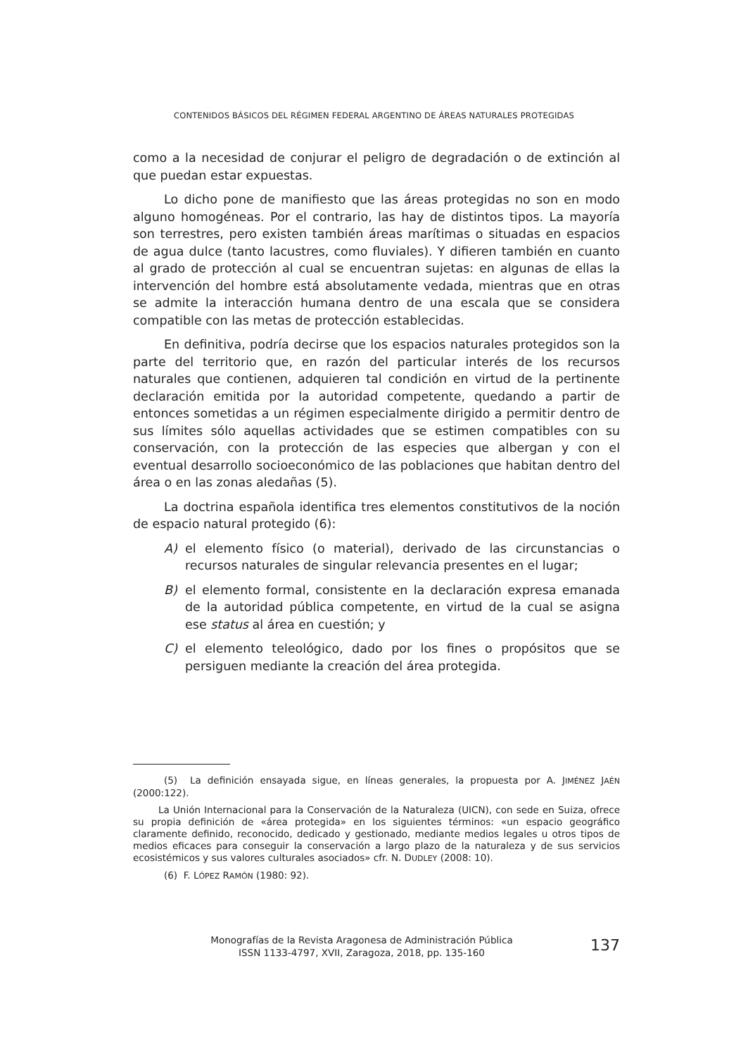CONTENIDOS BÁSICOS DEL RÉGIMEN FEDERAL ARGENTINO DE ÁREAS NATURALES PROTEGIDAS
como a la necesidad de conjurar el peligro de degradación o de extinción al que puedan estar expuestas.
Lo dicho pone de manifiesto que las áreas protegidas no son en modo alguno homogéneas. Por el contrario, las hay de distintos tipos. La mayoría son terrestres, pero existen también áreas marítimas o situadas en espacios de agua dulce (tanto lacustres, como fluviales). Y difieren también en cuanto al grado de protección al cual se encuentran sujetas: en algunas de ellas la intervención del hombre está absolutamente vedada, mientras que en otras se admite la interacción humana dentro de una escala que se considera compatible con las metas de protección establecidas.
En definitiva, podría decirse que los espacios naturales protegidos son la parte del territorio que, en razón del particular interés de los recursos naturales que contienen, adquieren tal condición en virtud de la pertinente declaración emitida por la autoridad competente, quedando a partir de entonces sometidas a un régimen especialmente dirigido a permitir dentro de sus límites sólo aquellas actividades que se estimen compatibles con su conservación, con la protección de las especies que albergan y con el eventual desarrollo socioeconómico de las poblaciones que habitan dentro del área o en las zonas aledañas (5).
La doctrina española identifica tres elementos constitutivos de la noción de espacio natural protegido (6):
A) el elemento físico (o material), derivado de las circunstancias o recursos naturales de singular relevancia presentes en el lugar;
B) el elemento formal, consistente en la declaración expresa emanada de la autoridad pública competente, en virtud de la cual se asigna ese status al área en cuestión; y
C) el elemento teleológico, dado por los fines o propósitos que se persiguen mediante la creación del área protegida.
(5) La definición ensayada sigue, en líneas generales, la propuesta por A. JIMÉNEZ JAÉN (2000:122).
La Unión Internacional para la Conservación de la Naturaleza (UICN), con sede en Suiza, ofrece su propia definición de «área protegida» en los siguientes términos: «un espacio geográfico claramente definido, reconocido, dedicado y gestionado, mediante medios legales u otros tipos de medios eficaces para conseguir la conservación a largo plazo de la naturaleza y de sus servicios ecosistémicos y sus valores culturales asociados» cfr. N. DUDLEY (2008: 10).
(6) F. LÓPEZ RAMÓN (1980: 92).
Monografías de la Revista Aragonesa de Administración Pública
ISSN 1133-4797, XVII, Zaragoza, 2018, pp. 135-160
137